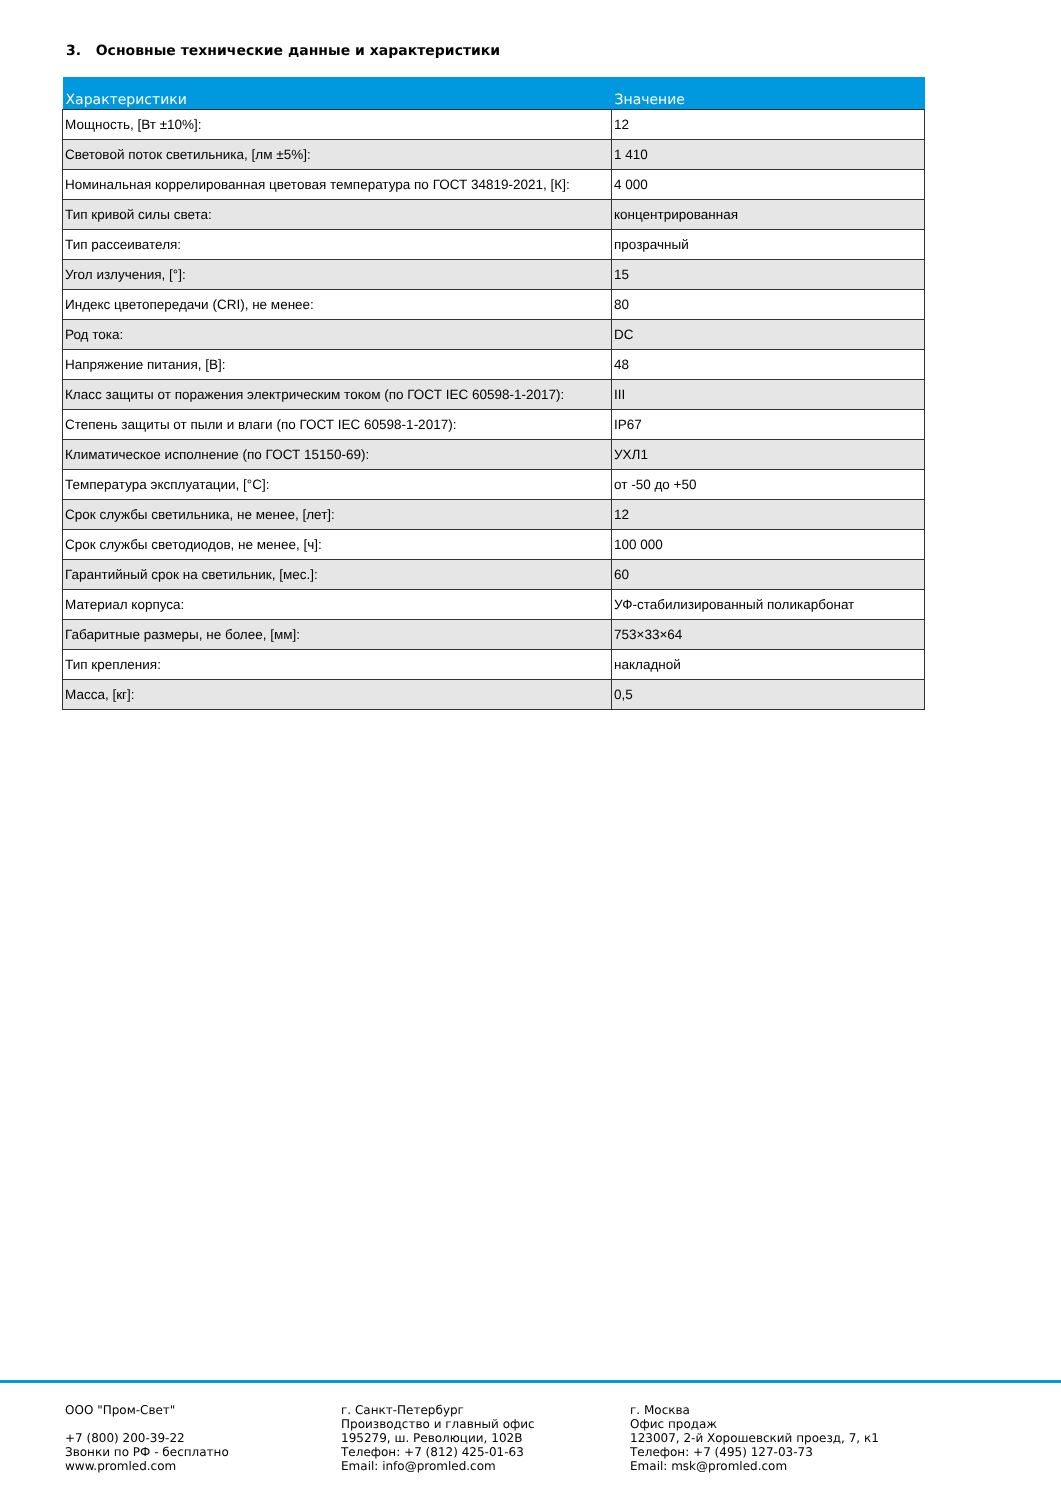3. Основные технические данные и характеристики
| Характеристики | Значение |
| --- | --- |
| Мощность, [Вт ±10%]: | 12 |
| Световой поток светильника, [лм ±5%]: | 1 410 |
| Номинальная коррелированная цветовая температура по ГОСТ 34819-2021, [К]: | 4 000 |
| Тип кривой силы света: | концентрированная |
| Тип рассеивателя: | прозрачный |
| Угол излучения, [°]: | 15 |
| Индекс цветопередачи (CRI), не менее: | 80 |
| Род тока: | DC |
| Напряжение питания, [В]: | 48 |
| Класс защиты от поражения электрическим током (по ГОСТ IEC 60598-1-2017): | III |
| Степень защиты от пыли и влаги (по ГОСТ IEC 60598-1-2017): | IP67 |
| Климатическое исполнение (по ГОСТ 15150-69): | УХЛ1 |
| Температура эксплуатации, [°C]: | от -50 до +50 |
| Срок службы светильника, не менее, [лет]: | 12 |
| Срок службы светодиодов, не менее, [ч]: | 100 000 |
| Гарантийный срок на светильник, [мес.]: | 60 |
| Материал корпуса: | УФ-стабилизированный поликарбонат |
| Габаритные размеры, не более, [мм]: | 753×33×64 |
| Тип крепления: | накладной |
| Масса, [кг]: | 0,5 |
ООО "Пром-Свет" +7 (800) 200-39-22 Звонки по РФ - бесплатно www.promled.com
г. Санкт-Петербург Производство и главный офис 195279, ш. Революции, 102В Телефон: +7 (812) 425-01-63 Email: info@promled.com
г. Москва Офис продаж 123007, 2-й Хорошевский проезд, 7, к1 Телефон: +7 (495) 127-03-73 Email: msk@promled.com